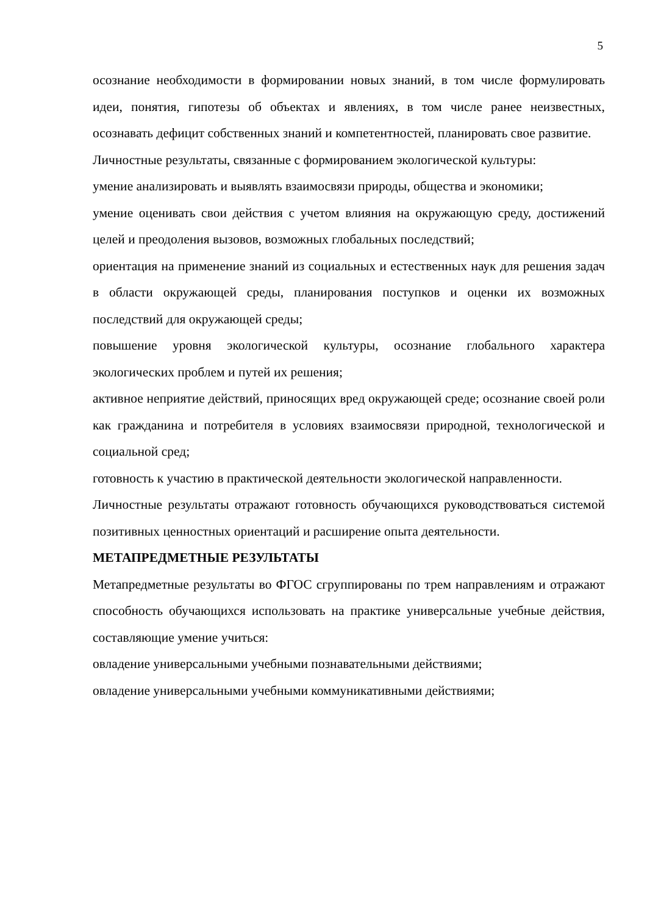5
осознание необходимости в формировании новых знаний, в том числе формулировать идеи, понятия, гипотезы об объектах и явлениях, в том числе ранее неизвестных, осознавать дефицит собственных знаний и компетентностей, планировать свое развитие.
Личностные результаты, связанные с формированием экологической культуры:
умение анализировать и выявлять взаимосвязи природы, общества и экономики;
умение оценивать свои действия с учетом влияния на окружающую среду, достижений целей и преодоления вызовов, возможных глобальных последствий;
ориентация на применение знаний из социальных и естественных наук для решения задач в области окружающей среды, планирования поступков и оценки их возможных последствий для окружающей среды;
повышение уровня экологической культуры, осознание глобального характера экологических проблем и путей их решения;
активное неприятие действий, приносящих вред окружающей среде; осознание своей роли как гражданина и потребителя в условиях взаимосвязи природной, технологической и социальной сред;
готовность к участию в практической деятельности экологической направленности.
Личностные результаты отражают готовность обучающихся руководствоваться системой позитивных ценностных ориентаций и расширение опыта деятельности.
МЕТАПРЕДМЕТНЫЕ РЕЗУЛЬТАТЫ
Метапредметные результаты во ФГОС сгруппированы по трем направлениям и отражают способность обучающихся использовать на практике универсальные учебные действия, составляющие умение учиться:
овладение универсальными учебными познавательными действиями;
овладение универсальными учебными коммуникативными действиями;